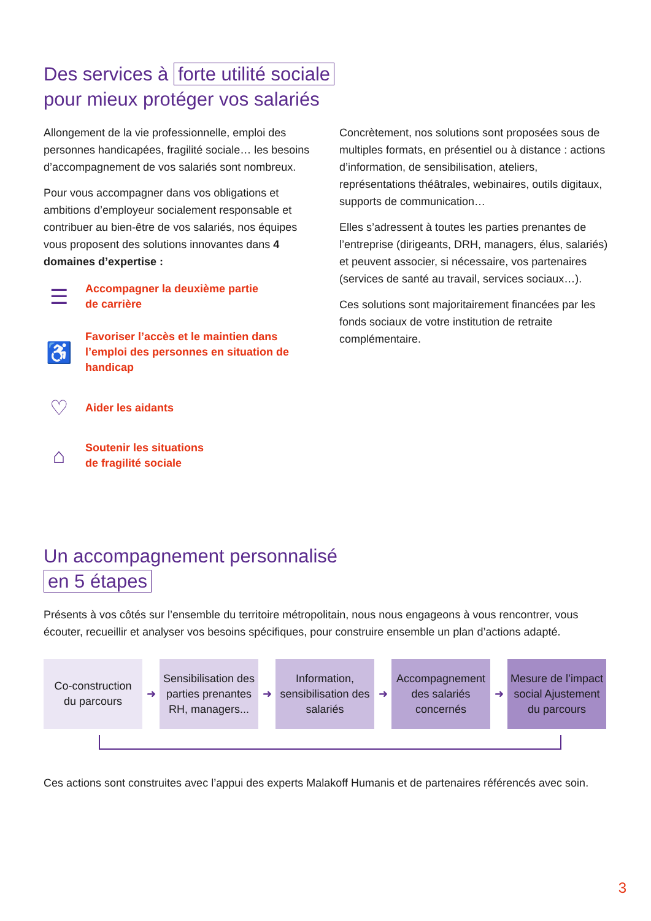Des services à forte utilité sociale
pour mieux protéger vos salariés
Allongement de la vie professionnelle, emploi des personnes handicapées, fragilité sociale… les besoins d’accompagnement de vos salariés sont nombreux.
Pour vous accompagner dans vos obligations et ambitions d’employeur socialement responsable et contribuer au bien-être de vos salariés, nos équipes vous proposent des solutions innovantes dans 4 domaines d’expertise :
☰
Accompagner la deuxième partie
de carrière
♿
Favoriser l’accès et le maintien dans l’emploi des personnes en situation de handicap
♡
Aider les aidants
⌂
Soutenir les situations
de fragilité sociale
Concrètement, nos solutions sont proposées sous de multiples formats, en présentiel ou à distance : actions d’information, de sensibilisation, ateliers, représentations théâtrales, webinaires, outils digitaux, supports de communication…
Elles s’adressent à toutes les parties prenantes de l’entreprise (dirigeants, DRH, managers, élus, salariés) et peuvent associer, si nécessaire, vos partenaires (services de santé au travail, services sociaux…).
Ces solutions sont majoritairement financées par les fonds sociaux de votre institution de retraite complémentaire.
Un accompagnement personnalisé
en 5 étapes
Présents à vos côtés sur l’ensemble du territoire métropolitain, nous nous engageons à vous rencontrer, vous écouter, recueillir et analyser vos besoins spécifiques, pour construire ensemble un plan d’actions adapté.
Co-construction
du parcours
➜
Sensibilisation des parties prenantes RH, managers...
➜
Information, sensibilisation des salariés
➜
Accompagnement des salariés concernés
➜
Mesure de l’impact social Ajustement du parcours
Ces actions sont construites avec l’appui des experts Malakoff Humanis et de partenaires référencés avec soin.
3